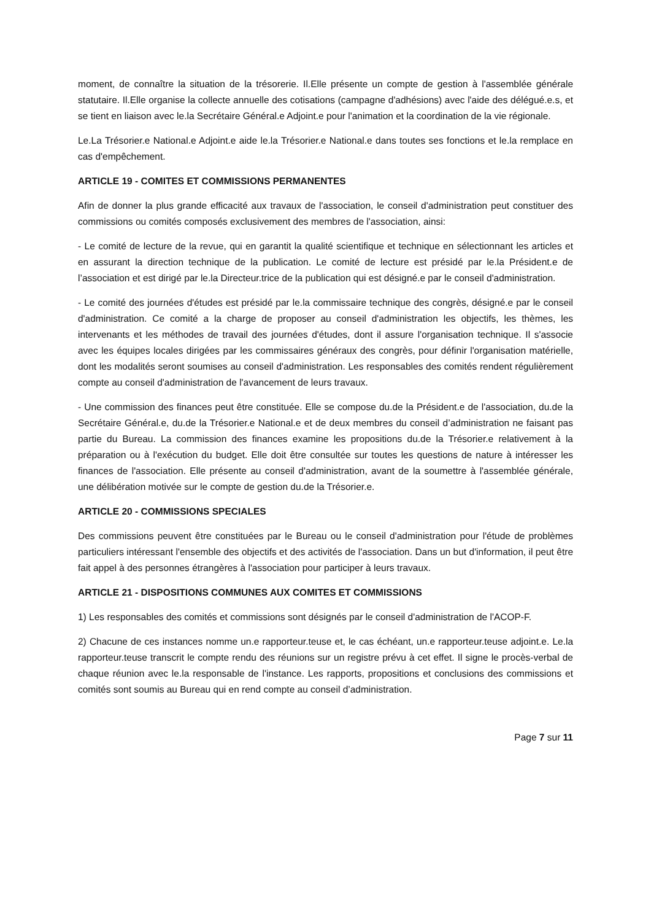moment, de connaître la situation de la trésorerie. Il.Elle présente un compte de gestion à l'assemblée générale statutaire. Il.Elle organise la collecte annuelle des cotisations (campagne d'adhésions) avec l'aide des délégué.e.s, et se tient en liaison avec le.la Secrétaire Général.e Adjoint.e pour l'animation et la coordination de la vie régionale.
Le.La Trésorier.e National.e Adjoint.e aide le.la Trésorier.e National.e dans toutes ses fonctions et le.la remplace en cas d'empêchement.
ARTICLE 19 - COMITES ET COMMISSIONS PERMANENTES
Afin de donner la plus grande efficacité aux travaux de l'association, le conseil d'administration peut constituer des commissions ou comités composés exclusivement des membres de l'association, ainsi:
- Le comité de lecture de la revue, qui en garantit la qualité scientifique et technique en sélectionnant les articles et en assurant la direction technique de la publication. Le comité de lecture est présidé par le.la Président.e de l’association et est dirigé par le.la Directeur.trice de la publication qui est désigné.e par le conseil d'administration.
- Le comité des journées d'études est présidé par le.la commissaire technique des congrès, désigné.e par le conseil d'administration. Ce comité a la charge de proposer au conseil d'administration les objectifs, les thèmes, les intervenants et les méthodes de travail des journées d'études, dont il assure l'organisation technique. Il s'associe avec les équipes locales dirigées par les commissaires généraux des congrès, pour définir l'organisation matérielle, dont les modalités seront soumises au conseil d'administration. Les responsables des comités rendent régulièrement compte au conseil d'administration de l'avancement de leurs travaux.
- Une commission des finances peut être constituée. Elle se compose du.de la Président.e de l'association, du.de la Secrétaire Général.e, du.de la Trésorier.e National.e et de deux membres du conseil d’administration ne faisant pas partie du Bureau. La commission des finances examine les propositions du.de la Trésorier.e relativement à la préparation ou à l'exécution du budget. Elle doit être consultée sur toutes les questions de nature à intéresser les finances de l'association. Elle présente au conseil d'administration, avant de la soumettre à l'assemblée générale, une délibération motivée sur le compte de gestion du.de la Trésorier.e.
ARTICLE 20 - COMMISSIONS SPECIALES
Des commissions peuvent être constituées par le Bureau ou le conseil d'administration pour l'étude de problèmes particuliers intéressant l'ensemble des objectifs et des activités de l'association. Dans un but d'information, il peut être fait appel à des personnes étrangères à l'association pour participer à leurs travaux.
ARTICLE 21 - DISPOSITIONS COMMUNES AUX COMITES ET COMMISSIONS
1) Les responsables des comités et commissions sont désignés par le conseil d'administration de l'ACOP-F.
2) Chacune de ces instances nomme un.e rapporteur.teuse et, le cas échéant, un.e rapporteur.teuse adjoint.e. Le.la rapporteur.teuse transcrit le compte rendu des réunions sur un registre prévu à cet effet. Il signe le procès-verbal de chaque réunion avec le.la responsable de l'instance. Les rapports, propositions et conclusions des commissions et comités sont soumis au Bureau qui en rend compte au conseil d’administration.
Page 7 sur 11